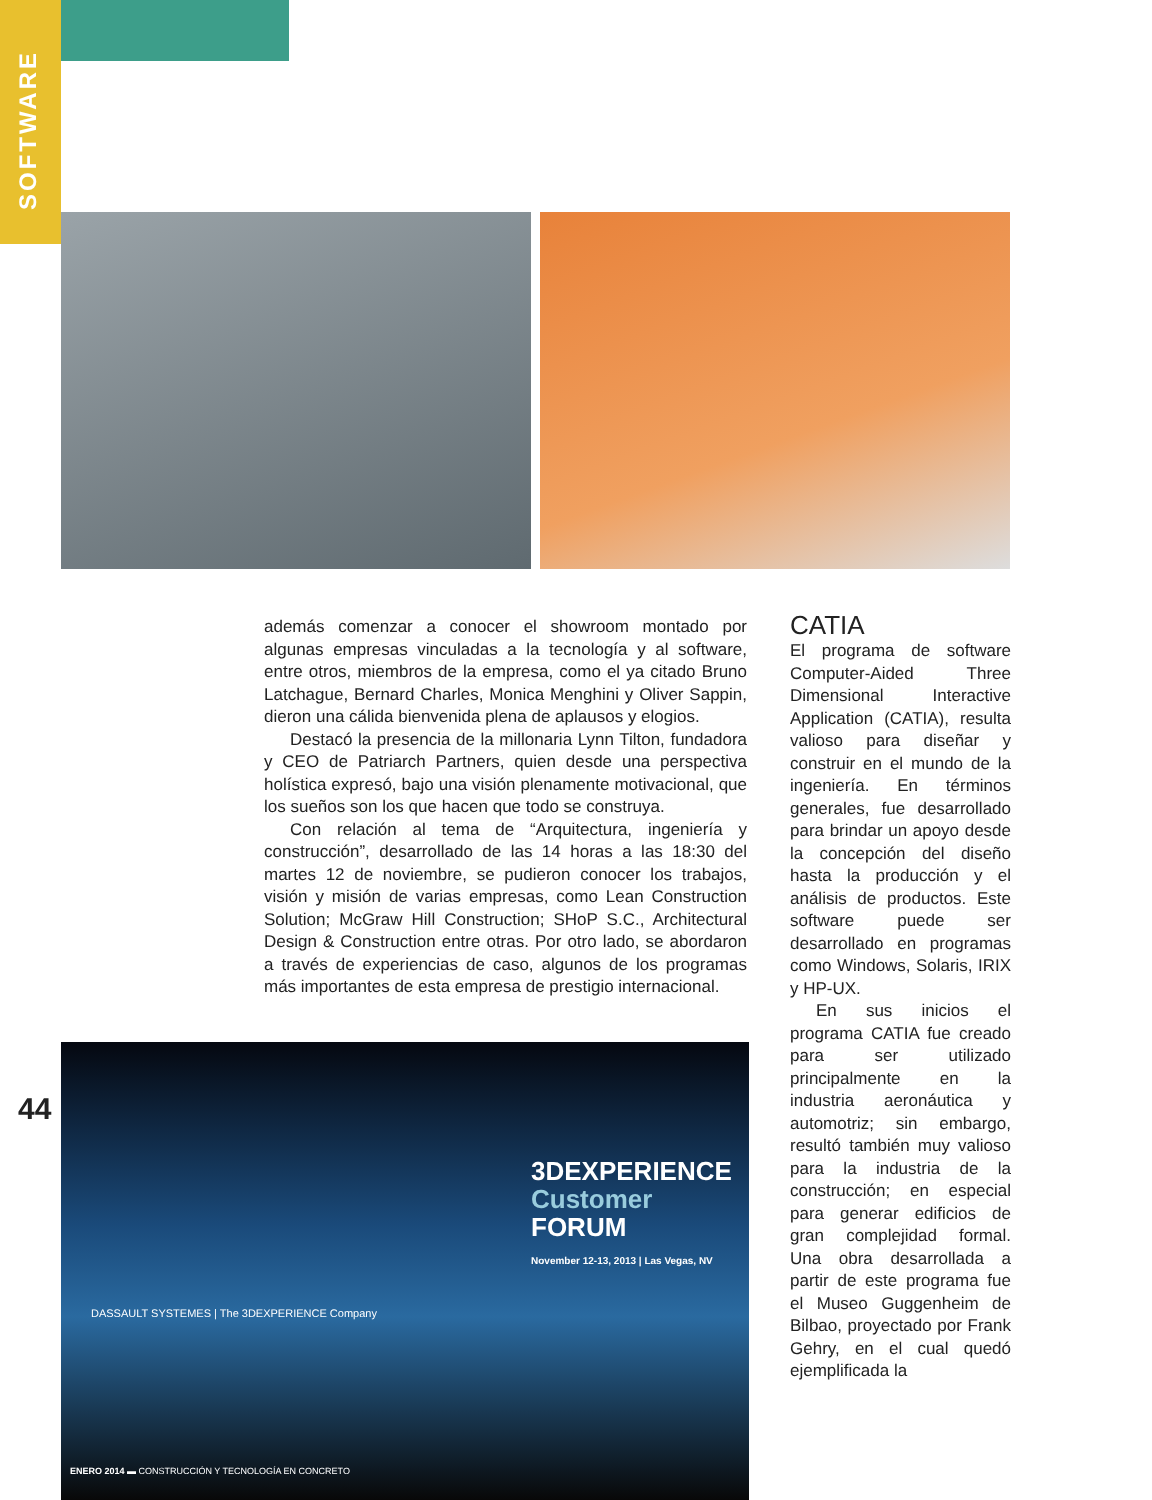SOFTWARE
además comenzar a conocer el showroom montado por algunas empresas vinculadas a la tecnología y al software, entre otros, miembros de la empresa, como el ya citado Bruno Latchague, Bernard Charles, Monica Menghini y Oliver Sappin, dieron una cálida bienvenida plena de aplausos y elogios.
Destacó la presencia de la millonaria Lynn Tilton, fundadora y CEO de Patriarch Partners, quien desde una perspectiva holística expresó, bajo una visión plenamente motivacional, que los sueños son los que hacen que todo se construya.
Con relación al tema de “Arquitectura, ingeniería y construcción”, desarrollado de las 14 horas a las 18:30 del martes 12 de noviembre, se pudieron conocer los trabajos, visión y misión de varias empresas, como Lean Construction Solution; McGraw Hill Construction; SHoP S.C., Architectural Design & Construction entre otras. Por otro lado, se abordaron a través de experiencias de caso, algunos de los programas más importantes de esta empresa de prestigio internacional.
CATIA
El programa de software Computer-Aided Three Dimensional Interactive Application (CATIA), resulta valioso para diseñar y construir en el mundo de la ingeniería. En términos generales, fue desarrollado para brindar un apoyo desde la concepción del diseño hasta la producción y el análisis de productos. Este software puede ser desarrollado en programas como Windows, Solaris, IRIX y HP-UX.
En sus inicios el programa CATIA fue creado para ser utilizado principalmente en la industria aeronáutica y automotriz; sin embargo, resultó también muy valioso para la industria de la construcción; en especial para generar edificios de gran complejidad formal. Una obra desarrollada a partir de este programa fue el Museo Guggenheim de Bilbao, proyectado por Frank Gehry, en el cual quedó ejemplificada la
44
3DEXPERIENCE
Customer FORUM
November 12-13, 2013 | Las Vegas, NV
DASSAULT SYSTEMES | The 3DEXPERIENCE Company
ENERO 2014 ▬ CONSTRUCCIÓN Y TECNOLOGÍA EN CONCRETO